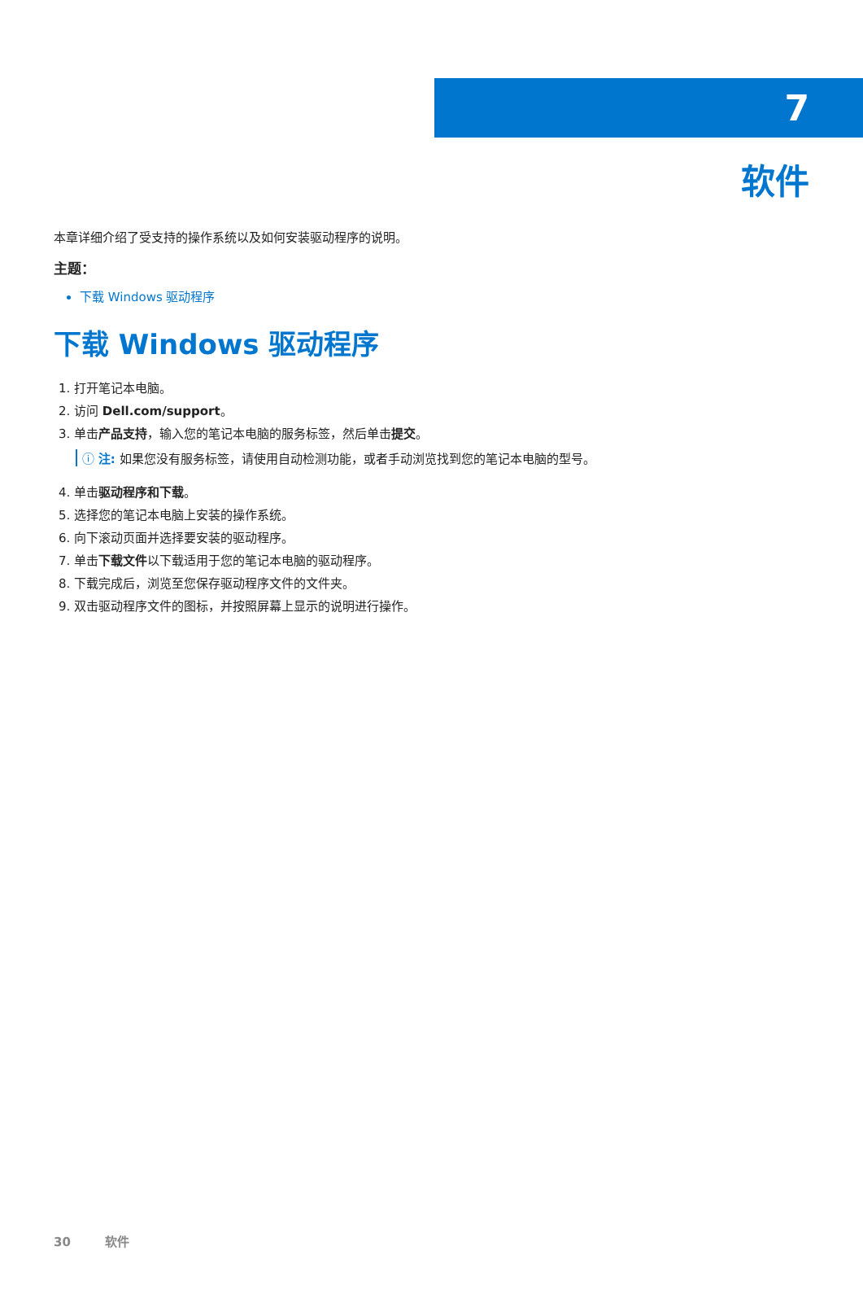7
软件
本章详细介绍了受支持的操作系统以及如何安装驱动程序的说明。
主题：
下载 Windows 驱动程序
下载 Windows 驱动程序
1. 打开笔记本电脑。
2. 访问 Dell.com/support。
3. 单击产品支持，输入您的笔记本电脑的服务标签，然后单击提交。
ⓘ 注: 如果您没有服务标签，请使用自动检测功能，或者手动浏览找到您的笔记本电脑的型号。
4. 单击驱动程序和下载。
5. 选择您的笔记本电脑上安装的操作系统。
6. 向下滚动页面并选择要安装的驱动程序。
7. 单击下载文件以下载适用于您的笔记本电脑的驱动程序。
8. 下载完成后，浏览至您保存驱动程序文件的文件夹。
9. 双击驱动程序文件的图标，并按照屏幕上显示的说明进行操作。
30 软件